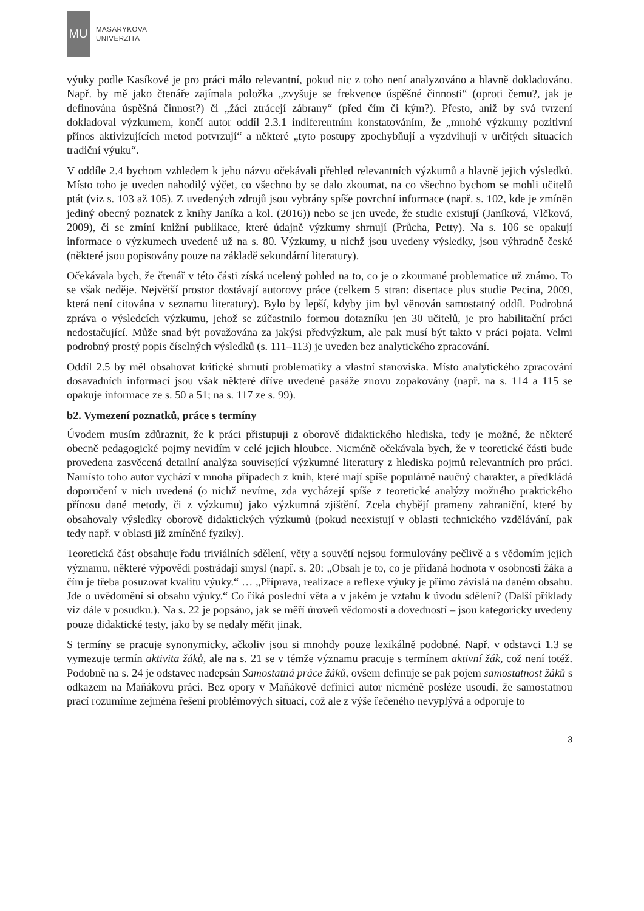MU
MASARYKOVA
UNIVERZITA
výuky podle Kasíkové je pro práci málo relevantní, pokud nic z toho není analyzováno a hlavně dokladováno. Např. by mě jako čtenáře zajímala položka „zvyšuje se frekvence úspěšné činnosti“ (oproti čemu?, jak je definována úspěšná činnost?) či „žáci ztrácejí zábrany“ (před čím či kým?). Přesto, aniž by svá tvrzení dokladoval výzkumem, končí autor oddíl 2.3.1 indiferentním konstatováním, že „mnohé výzkumy pozitivní přínos aktivizujících metod potvrzují“ a některé „tyto postupy zpochybňují a vyzdvihují v určitých situacích tradiční výuku“.
V oddíle 2.4 bychom vzhledem k jeho názvu očekávali přehled relevantních výzkumů a hlavně jejich výsledků. Místo toho je uveden nahodilý výčet, co všechno by se dalo zkoumat, na co všechno bychom se mohli učitelů ptát (viz s. 103 až 105). Z uvedených zdrojů jsou vybrány spíše povrchní informace (např. s. 102, kde je zmíněn jediný obecný poznatek z knihy Janíka a kol. (2016)) nebo se jen uvede, že studie existují (Janíková, Vlčková, 2009), či se zmíní knižní publikace, které údajně výzkumy shrnují (Průcha, Petty). Na s. 106 se opakují informace o výzkumech uvedené už na s. 80. Výzkumy, u nichž jsou uvedeny výsledky, jsou výhradně české (některé jsou popisovány pouze na základě sekundární literatury).
Očekávala bych, že čtenář v této části získá ucelený pohled na to, co je o zkoumané problematice už známo. To se však neděje. Největší prostor dostávají autorovy práce (celkem 5 stran: disertace plus studie Pecina, 2009, která není citována v seznamu literatury). Bylo by lepší, kdyby jim byl věnován samostatný oddíl. Podrobná zpráva o výsledcích výzkumu, jehož se zúčastnilo formou dotazníku jen 30 učitelů, je pro habilitační práci nedostačující. Může snad být považována za jakýsi předvýzkum, ale pak musí být takto v práci pojata. Velmi podrobný prostý popis číselných výsledků (s. 111–113) je uveden bez analytického zpracování.
Oddíl 2.5 by měl obsahovat kritické shrnutí problematiky a vlastní stanoviska. Místo analytického zpracování dosavadních informací jsou však některé dříve uvedené pasáže znovu zopakovány (např. na s. 114 a 115 se opakuje informace ze s. 50 a 51; na s. 117 ze s. 99).
b2. Vymezení poznatků, práce s termíny
Úvodem musím zdůraznit, že k práci přistupuji z oborově didaktického hlediska, tedy je možné, že některé obecně pedagogické pojmy nevidím v celé jejich hloubce. Nicméně očekávala bych, že v teoretické části bude provedena zasvěcená detailní analýza související výzkumné literatury z hlediska pojmů relevantních pro práci. Namísto toho autor vychází v mnoha případech z knih, které mají spíše populárně naučný charakter, a předkládá doporučení v nich uvedená (o nichž nevíme, zda vycházejí spíše z teoretické analýzy možného praktického přínosu dané metody, či z výzkumu) jako výzkumná zjištění. Zcela chybějí prameny zahraniční, které by obsahovaly výsledky oborově didaktických výzkumů (pokud neexistují v oblasti technického vzdělávání, pak tedy např. v oblasti již zmíněné fyziky).
Teoretická část obsahuje řadu triviálních sdělení, věty a souvětí nejsou formulovány pečlivě a s vědomím jejich významu, některé výpovědi postrádají smysl (např. s. 20: „Obsah je to, co je přidaná hodnota v osobnosti žáka a čím je třeba posuzovat kvalitu výuky.“ … „Příprava, realizace a reflexe výuky je přímo závislá na daném obsahu. Jde o uvědomění si obsahu výuky.“ Co říká poslední věta a v jakém je vztahu k úvodu sdělení? (Další příklady viz dále v posudku.). Na s. 22 je popsáno, jak se měří úroveň vědomostí a dovedností – jsou kategoricky uvedeny pouze didaktické testy, jako by se nedaly měřit jinak.
S termíny se pracuje synonymicky, ačkoliv jsou si mnohdy pouze lexikálně podobné. Např. v odstavci 1.3 se vymezuje termín aktivita žáků, ale na s. 21 se v témže významu pracuje s termínem aktivní žák, což není totéž. Podobně na s. 24 je odstavec nadepsán Samostatná práce žáků, ovšem definuje se pak pojem samostatnost žáků s odkazem na Maňákovu práci. Bez opory v Maňákově definici autor nicméně posléze usoudí, že samostatnou prací rozumíme zejména řešení problémových situací, což ale z výše řečeného nevyplývá a odporuje to
3